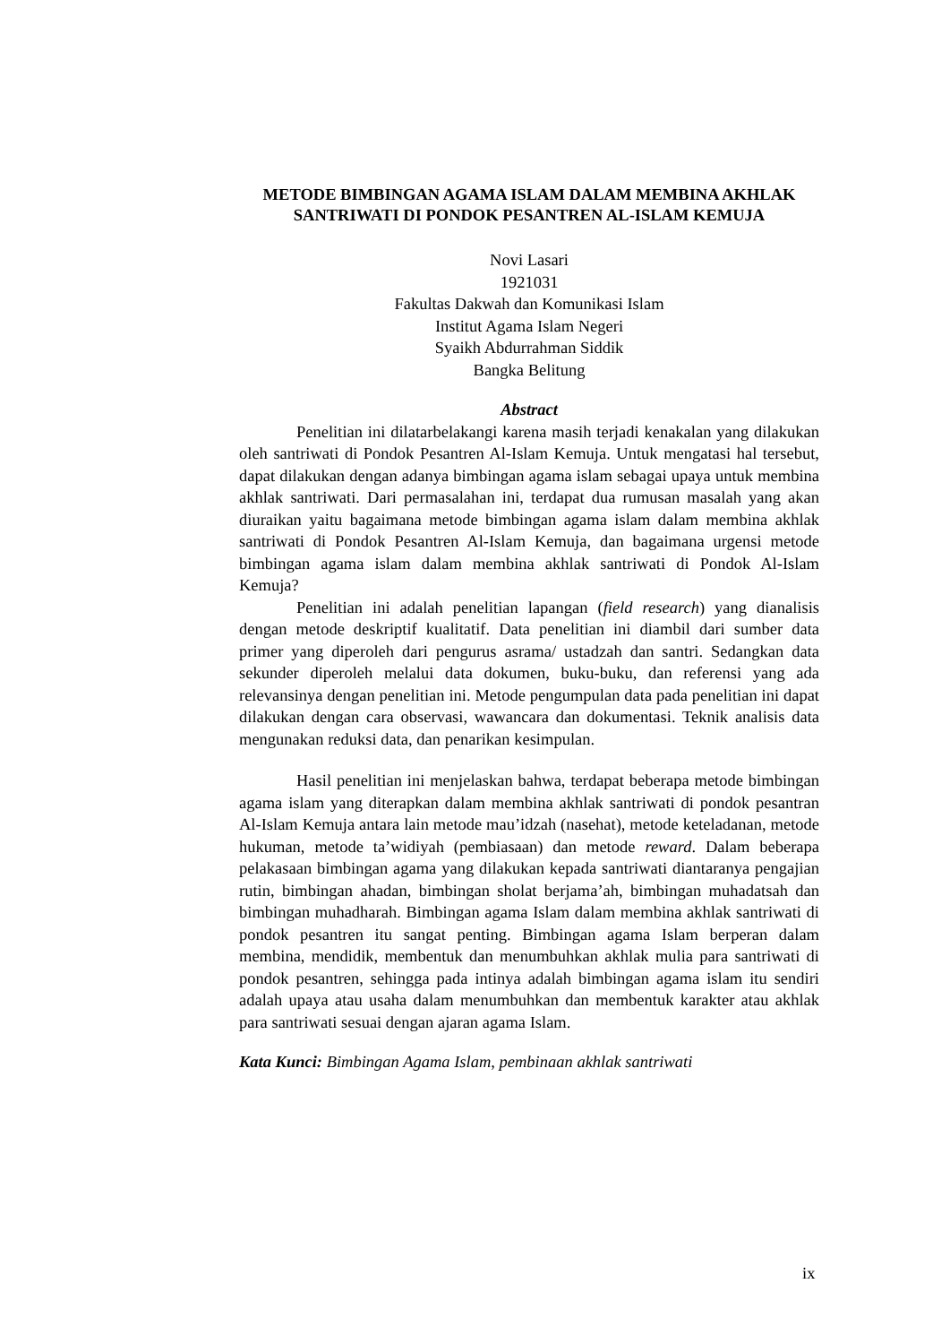METODE BIMBINGAN AGAMA ISLAM DALAM MEMBINA AKHLAK SANTRIWATI DI PONDOK PESANTREN AL-ISLAM KEMUJA
Novi Lasari
1921031
Fakultas Dakwah dan Komunikasi Islam
Institut Agama Islam Negeri
Syaikh Abdurrahman Siddik
Bangka Belitung
Abstract
Penelitian ini dilatarbelakangi karena masih terjadi kenakalan yang dilakukan oleh santriwati di Pondok Pesantren Al-Islam Kemuja. Untuk mengatasi hal tersebut, dapat dilakukan dengan adanya bimbingan agama islam sebagai upaya untuk membina akhlak santriwati. Dari permasalahan ini, terdapat dua rumusan masalah yang akan diuraikan yaitu bagaimana metode bimbingan agama islam dalam membina akhlak santriwati di Pondok Pesantren Al-Islam Kemuja, dan bagaimana urgensi metode bimbingan agama islam dalam membina akhlak santriwati di Pondok Al-Islam Kemuja?
Penelitian ini adalah penelitian lapangan (field research) yang dianalisis dengan metode deskriptif kualitatif. Data penelitian ini diambil dari sumber data primer yang diperoleh dari pengurus asrama/ ustadzah dan santri. Sedangkan data sekunder diperoleh melalui data dokumen, buku-buku, dan referensi yang ada relevansinya dengan penelitian ini. Metode pengumpulan data pada penelitian ini dapat dilakukan dengan cara observasi, wawancara dan dokumentasi. Teknik analisis data mengunakan reduksi data, dan penarikan kesimpulan.
Hasil penelitian ini menjelaskan bahwa, terdapat beberapa metode bimbingan agama islam yang diterapkan dalam membina akhlak santriwati di pondok pesantran Al-Islam Kemuja antara lain metode mau’idzah (nasehat), metode keteladanan, metode hukuman, metode ta’widiyah (pembiasaan) dan metode reward. Dalam beberapa pelakasaan bimbingan agama yang dilakukan kepada santriwati diantaranya pengajian rutin, bimbingan ahadan, bimbingan sholat berjama’ah, bimbingan muhadatsah dan bimbingan muhadharah. Bimbingan agama Islam dalam membina akhlak santriwati di pondok pesantren itu sangat penting. Bimbingan agama Islam berperan dalam membina, mendidik, membentuk dan menumbuhkan akhlak mulia para santriwati di pondok pesantren, sehingga pada intinya adalah bimbingan agama islam itu sendiri adalah upaya atau usaha dalam menumbuhkan dan membentuk karakter atau akhlak para santriwati sesuai dengan ajaran agama Islam.
Kata Kunci: Bimbingan Agama Islam, pembinaan akhlak santriwati
ix